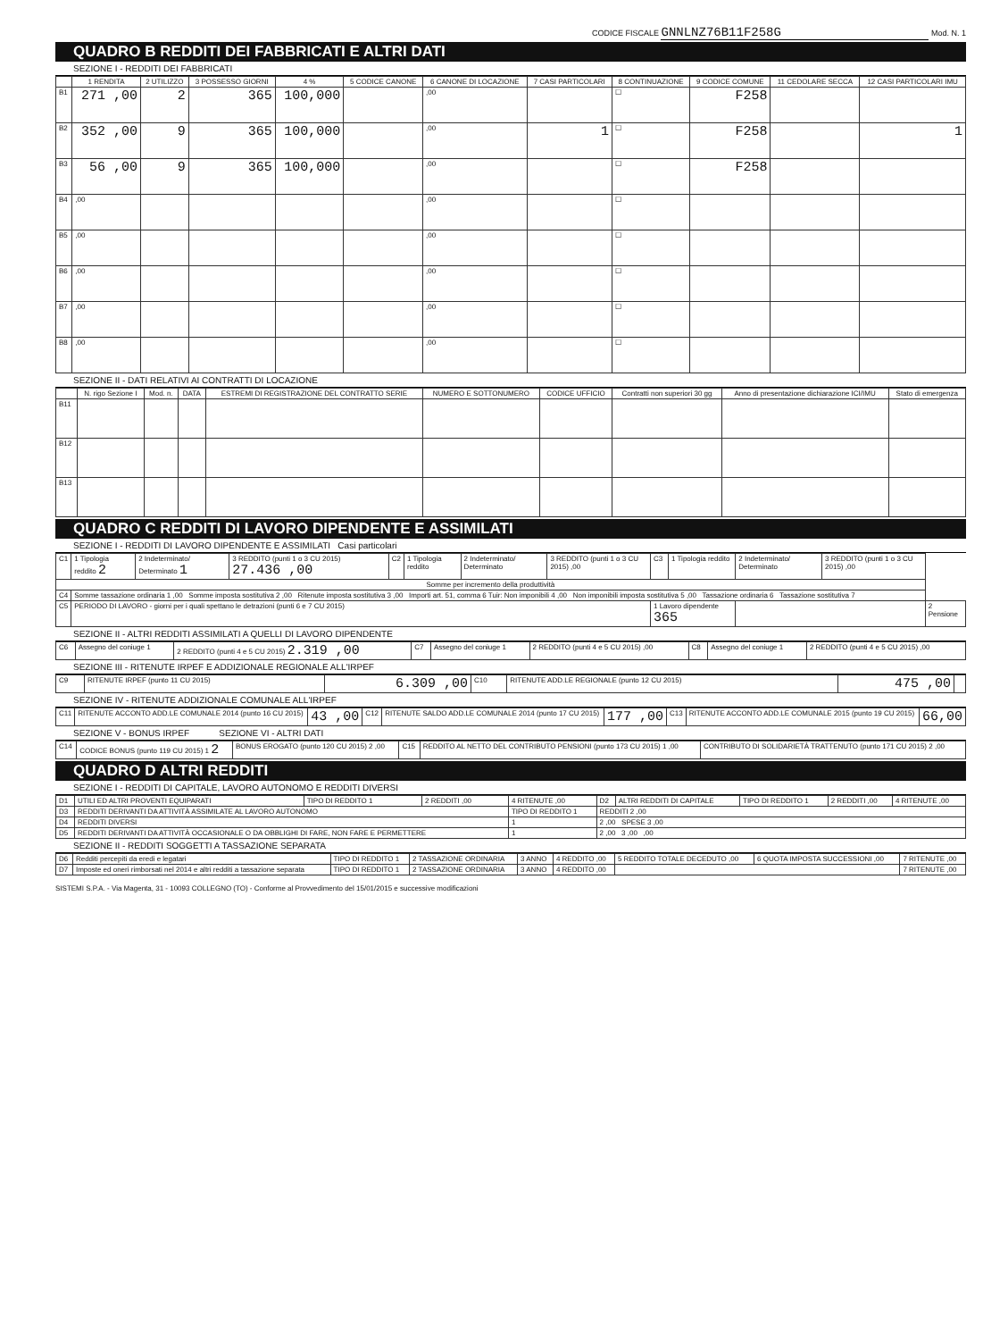CODICE FISCALE GNNLNZ76B11F258G Mod. N. 1
QUADRO B REDDITI DEI FABBRICATI E ALTRI DATI
SEZIONE I - REDDITI DEI FABBRICATI
| | 1 RENDITA | 2 UTILIZZO | 3 POSSESSO GIORNI | 4 % | 5 CODICE CANONE | 6 CANONE DI LOCAZIONE | 7 CASI PARTICOLARI | 8 CONTINUAZIONE | 9 CODICE COMUNE | 11 CEDOLARE SECCA | 12 CASI PARTICOLARI IMU |
| --- | --- | --- | --- | --- | --- | --- | --- | --- | --- | --- | --- |
| B1 | 271 ,00 | 2 | 365 | 100,000 | | ,00 | | ☐ | F258 | | |
| B2 | 352 ,00 | 9 | 365 | 100,000 | | ,00 | 1 | ☐ | F258 | | 1 |
| B3 | 56 ,00 | 9 | 365 | 100,000 | | ,00 | | ☐ | F258 | | |
| B4 | ,00 | | | | | ,00 | | ☐ | | | |
| B5 | ,00 | | | | | ,00 | | ☐ | | | |
| B6 | ,00 | | | | | ,00 | | ☐ | | | |
| B7 | ,00 | | | | | ,00 | | ☐ | | | |
| B8 | ,00 | | | | | ,00 | | ☐ | | | |
SEZIONE II - DATI RELATIVI AI CONTRATTI DI LOCAZIONE
| | N. rigo Sezione I | Mod. n. | DATA | ESTREMI DI REGISTRAZIONE DEL CONTRATTO SERIE | NUMERO E SOTTONUMERO | CODICE UFFICIO | Contratti non superiori 30 gg | Anno di presentazione dichiarazione ICI/IMU | Stato di emergenza |
| --- | --- | --- | --- | --- | --- | --- | --- | --- | --- |
| B11 | | | | | | | | | |
| B12 | | | | | | | | | |
| B13 | | | | | | | | | |
QUADRO C REDDITI DI LAVORO DIPENDENTE E ASSIMILATI
SEZIONE I - REDDITI DI LAVORO DIPENDENTE E ASSIMILATI Casi particolari
| C1 | 1 Tipologia reddito 2 | 2 Indeterminato/ Determinato 1 | 3 REDDITO (punti 1 o 3 CU 2015) 27.436 ,00 | C2 | 1 Tipologia reddito | 2 Indeterminato/ Determinato | 3 REDDITO (punti 1 o 3 CU 2015) ,00 | C3 | 1 Tipologia reddito | 2 Indeterminato/ Determinato | 3 REDDITO (punti 1 o 3 CU 2015) ,00 | |
| Somme per incremento della produttività | | | | | | | | | | | | |
| C4 | Somme tassazione ordinaria 1 ,00 Somme imposta sostitutiva 2 ,00 Ritenute imposta sostitutiva 3 ,00 Importi art. 51, comma 6 Tuir: Non imponibili 4 ,00 Non imponibili imposta sostitutiva 5 ,00 Tassazione ordinaria 6 Tassazione sostitutiva 7 | | | | | | | | | | | |
| C5 | PERIODO DI LAVORO - giorni per i quali spettano le detrazioni (punti 6 e 7 CU 2015) | | | | | | | 1 Lavoro dipendente 365 | | | | 2 Pensione |
SEZIONE II - ALTRI REDDITI ASSIMILATI A QUELLI DI LAVORO DIPENDENTE
| C6 | Assegno del coniuge 1 | 2 REDDITO (punti 4 e 5 CU 2015) 2.319 ,00 | C7 | Assegno del coniuge 1 | 2 REDDITO (punti 4 e 5 CU 2015) ,00 | C8 | Assegno del coniuge 1 | 2 REDDITO (punti 4 e 5 CU 2015) ,00 |
SEZIONE III - RITENUTE IRPEF E ADDIZIONALE REGIONALE ALL'IRPEF
| C9 | RITENUTE IRPEF (punto 11 CU 2015) | 6.309 ,00 | C10 | RITENUTE ADD.LE REGIONALE (punto 12 CU 2015) | 475 ,00 | |
SEZIONE IV - RITENUTE ADDIZIONALE COMUNALE ALL'IRPEF
| C11 | RITENUTE ACCONTO ADD.LE COMUNALE 2014 (punto 16 CU 2015) | 43 ,00 | C12 | RITENUTE SALDO ADD.LE COMUNALE 2014 (punto 17 CU 2015) | 177 ,00 | C13 | RITENUTE ACCONTO ADD.LE COMUNALE 2015 (punto 19 CU 2015) | 66,00 |
SEZIONE V - BONUS IRPEF SEZIONE VI - ALTRI DATI
| C14 | CODICE BONUS (punto 119 CU 2015) 1 2 | BONUS EROGATO (punto 120 CU 2015) 2 ,00 | C15 | REDDITO AL NETTO DEL CONTRIBUTO PENSIONI (punto 173 CU 2015) 1 ,00 | CONTRIBUTO DI SOLIDARIETÀ TRATTENUTO (punto 171 CU 2015) 2 ,00 |
QUADRO D ALTRI REDDITI
SEZIONE I - REDDITI DI CAPITALE, LAVORO AUTONOMO E REDDITI DIVERSI
| D1 | UTILI ED ALTRI PROVENTI EQUIPARATI | TIPO DI REDDITO 1 | 2 REDDITI ,00 | 4 RITENUTE ,00 | D2 | ALTRI REDDITI DI CAPITALE | TIPO DI REDDITO 1 | 2 REDDITI ,00 | 4 RITENUTE ,00 |
| D3 | REDDITI DERIVANTI DA ATTIVITÀ ASSIMILATE AL LAVORO AUTONOMO | | | TIPO DI REDDITO 1 | REDDITI 2 ,00 | | | | |
| D4 | REDDITI DIVERSI | | | 1 | 2 ,00 SPESE 3 ,00 | | | | |
| D5 | REDDITI DERIVANTI DA ATTIVITÀ OCCASIONALE O DA OBBLIGHI DI FARE, NON FARE E PERMETTERE | | | 1 | 2 ,00 3 ,00 ,00 | | | | |
SEZIONE II - REDDITI SOGGETTI A TASSAZIONE SEPARATA
| D6 | Redditi percepiti da eredi e legatari | TIPO DI REDDITO 1 | 2 TASSAZIONE ORDINARIA | 3 ANNO | 4 REDDITO ,00 | 5 REDDITO TOTALE DECEDUTO ,00 | 6 QUOTA IMPOSTA SUCCESSIONI ,00 | 7 RITENUTE ,00 |
| D7 | Imposte ed oneri rimborsati nel 2014 e altri redditi a tassazione separata | TIPO DI REDDITO 1 | 2 TASSAZIONE ORDINARIA | 3 ANNO | 4 REDDITO ,00 | | | 7 RITENUTE ,00 |
SISTEMI S.P.A. - Via Magenta, 31 - 10093 COLLEGNO (TO) - Conforme al Provvedimento del 15/01/2015 e successive modificazioni